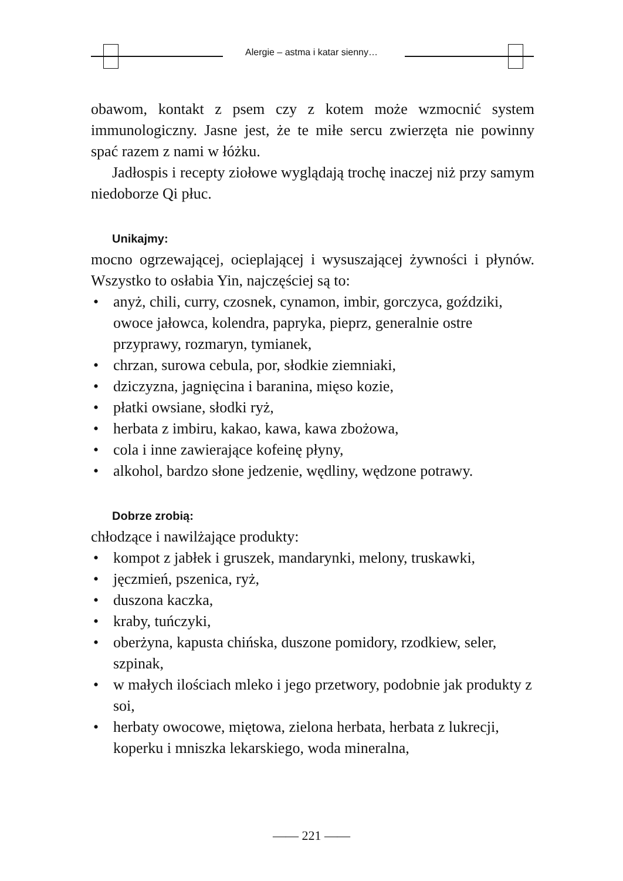Alergie – astma i katar sienny…
obawom, kontakt z psem czy z kotem może wzmocnić system immunologiczny. Jasne jest, że te miłe sercu zwierzęta nie powinny spać razem z nami w łóżku.
Jadłospis i recepty ziołowe wyglądają trochę inaczej niż przy samym niedoborze Qi płuc.
Unikajmy:
mocno ogrzewającej, ocieplającej i wysuszającej żywności i płynów. Wszystko to osłabia Yin, najczęściej są to:
• anyż, chili, curry, czosnek, cynamon, imbir, gorczyca, goździki, owoce jałowca, kolendra, papryka, pieprz, generalnie ostre przyprawy, rozmaryn, tymianek,
• chrzan, surowa cebula, por, słodkie ziemniaki,
• dziczyzna, jagnięcina i baranina, mięso kozie,
• płatki owsiane, słodki ryż,
• herbata z imbiru, kakao, kawa, kawa zbożowa,
• cola i inne zawierające kofeinę płyny,
• alkohol, bardzo słone jedzenie, wędliny, wędzone potrawy.
Dobrze zrobią:
chłodzące i nawilżające produkty:
• kompot z jabłek i gruszek, mandarynki, melony, truskawki,
• jęczmień, pszenica, ryż,
• duszona kaczka,
• kraby, tuńczyki,
• oberżyna, kapusta chińska, duszone pomidory, rzodkiew, seler, szpinak,
• w małych ilościach mleko i jego przetwory, podobnie jak produkty z soi,
• herbaty owocowe, miętowa, zielona herbata, herbata z lukrecji, koperku i mniszka lekarskiego, woda mineralna,
—— 221 ——